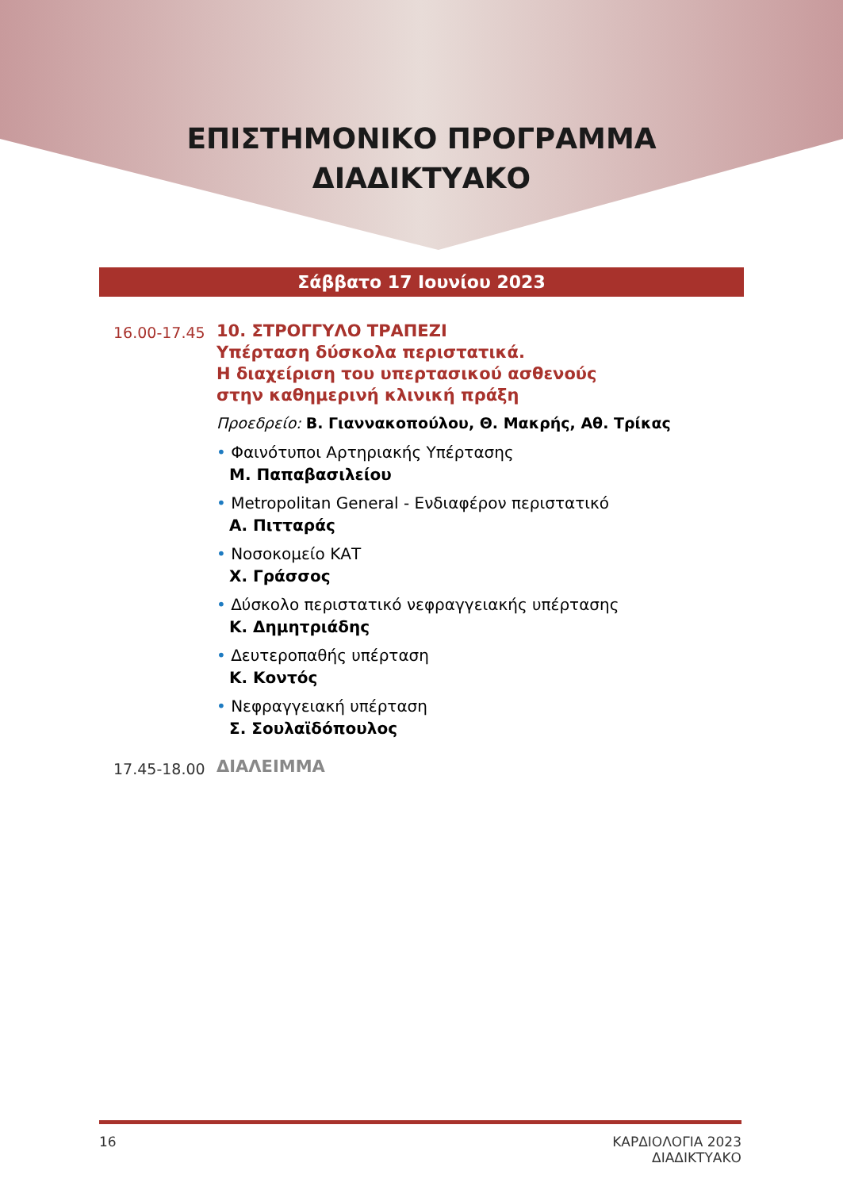ΕΠΙΣΤΗΜΟΝΙΚΟ ΠΡΟΓΡΑΜΜΑ
ΔΙΑΔΙΚΤΥΑΚΟ
Σάββατο 17 Ιουνίου 2023
16.00-17.45
10. ΣΤΡΟΓΓΥΛΟ ΤΡΑΠΕΖΙ
Υπέρταση δύσκολα περιστατικά.
Η διαχείριση του υπερτασικού ασθενούς
στην καθημερινή κλινική πράξη
Προεδρείο: Β. Γιαννακοπούλου, Θ. Μακρής, Αθ. Τρίκας
• Φαινότυποι Αρτηριακής Υπέρτασης
Μ. Παπαβασιλείου
• Metropolitan General - Ενδιαφέρον περιστατικό
Α. Πιτταράς
• Νοσοκομείο ΚΑΤ
Χ. Γράσσος
• Δύσκολο περιστατικό νεφραγγειακής υπέρτασης
Κ. Δημητριάδης
• Δευτεροπαθής υπέρταση
Κ. Κοντός
• Νεφραγγειακή υπέρταση
Σ. Σουλαϊδόπουλος
17.45-18.00
ΔΙΑΛΕΙΜΜΑ
16 ΚΑΡΔΙΟΛΟΓΙΑ 2023
ΔΙΑΔΙΚΤΥΑΚΟ